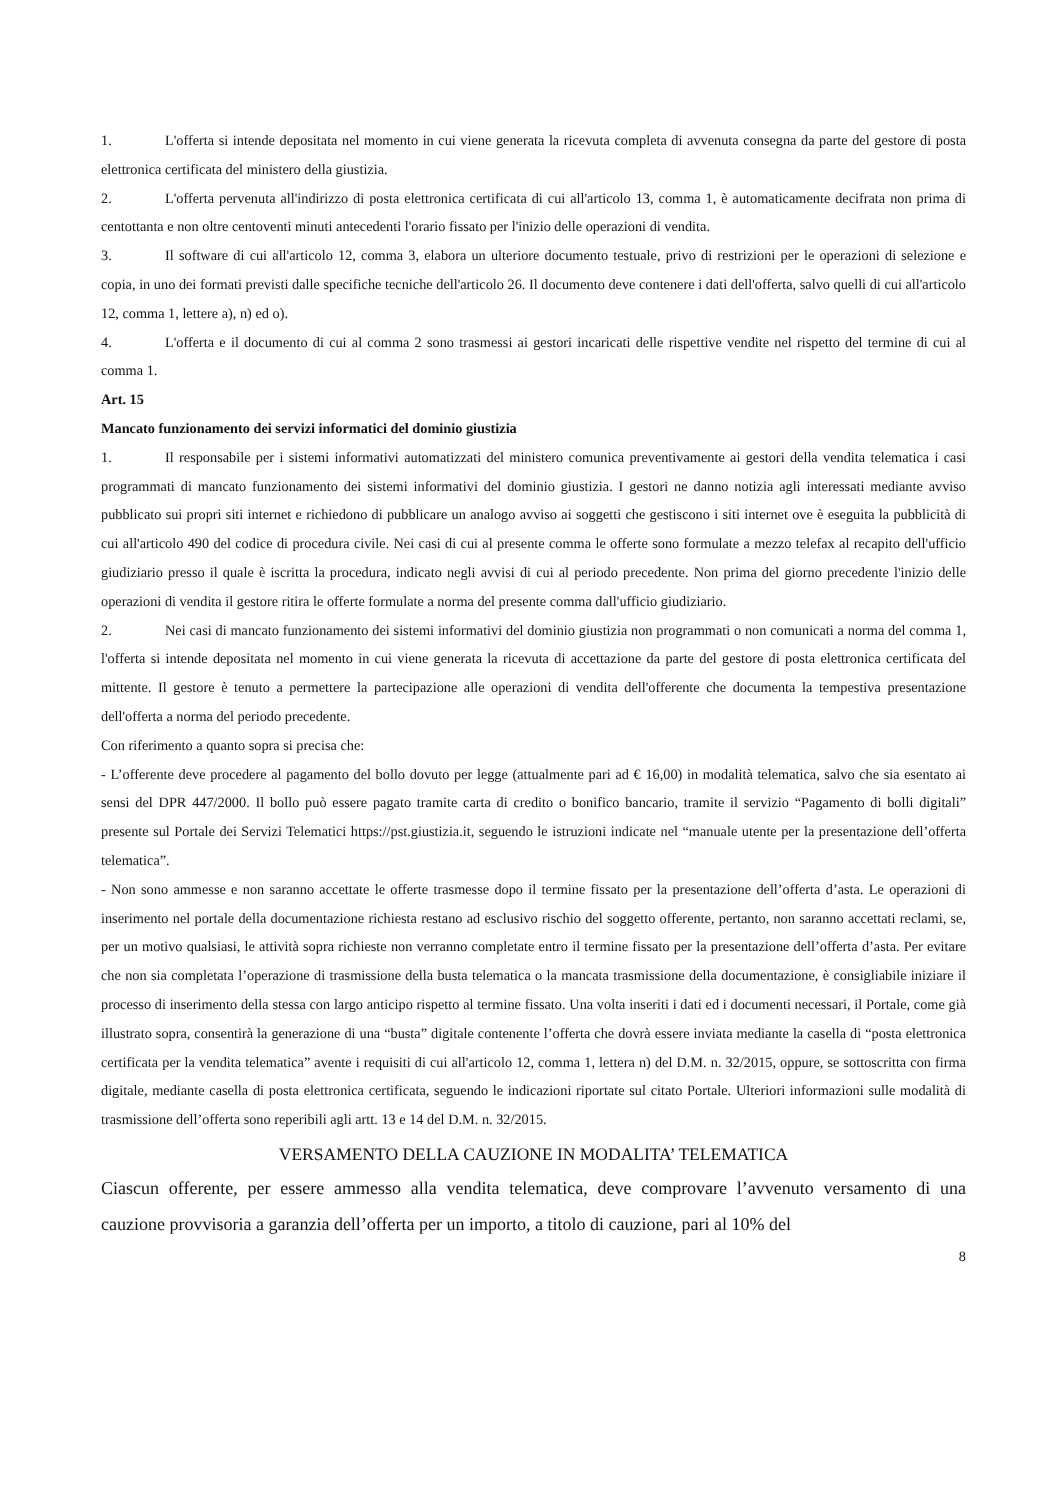1. L'offerta si intende depositata nel momento in cui viene generata la ricevuta completa di avvenuta consegna da parte del gestore di posta elettronica certificata del ministero della giustizia.
2. L'offerta pervenuta all'indirizzo di posta elettronica certificata di cui all'articolo 13, comma 1, è automaticamente decifrata non prima di centottanta e non oltre centoventi minuti antecedenti l'orario fissato per l'inizio delle operazioni di vendita.
3. Il software di cui all'articolo 12, comma 3, elabora un ulteriore documento testuale, privo di restrizioni per le operazioni di selezione e copia, in uno dei formati previsti dalle specifiche tecniche dell'articolo 26. Il documento deve contenere i dati dell'offerta, salvo quelli di cui all'articolo 12, comma 1, lettere a), n) ed o).
4. L'offerta e il documento di cui al comma 2 sono trasmessi ai gestori incaricati delle rispettive vendite nel rispetto del termine di cui al comma 1.
Art. 15
Mancato funzionamento dei servizi informatici del dominio giustizia
1. Il responsabile per i sistemi informativi automatizzati del ministero comunica preventivamente ai gestori della vendita telematica i casi programmati di mancato funzionamento dei sistemi informativi del dominio giustizia. I gestori ne danno notizia agli interessati mediante avviso pubblicato sui propri siti internet e richiedono di pubblicare un analogo avviso ai soggetti che gestiscono i siti internet ove è eseguita la pubblicità di cui all'articolo 490 del codice di procedura civile. Nei casi di cui al presente comma le offerte sono formulate a mezzo telefax al recapito dell'ufficio giudiziario presso il quale è iscritta la procedura, indicato negli avvisi di cui al periodo precedente. Non prima del giorno precedente l'inizio delle operazioni di vendita il gestore ritira le offerte formulate a norma del presente comma dall'ufficio giudiziario.
2. Nei casi di mancato funzionamento dei sistemi informativi del dominio giustizia non programmati o non comunicati a norma del comma 1, l'offerta si intende depositata nel momento in cui viene generata la ricevuta di accettazione da parte del gestore di posta elettronica certificata del mittente. Il gestore è tenuto a permettere la partecipazione alle operazioni di vendita dell'offerente che documenta la tempestiva presentazione dell'offerta a norma del periodo precedente.
Con riferimento a quanto sopra si precisa che:
- L’offerente deve procedere al pagamento del bollo dovuto per legge (attualmente pari ad € 16,00) in modalità telematica, salvo che sia esentato ai sensi del DPR 447/2000. Il bollo può essere pagato tramite carta di credito o bonifico bancario, tramite il servizio “Pagamento di bolli digitali” presente sul Portale dei Servizi Telematici https://pst.giustizia.it, seguendo le istruzioni indicate nel “manuale utente per la presentazione dell’offerta telematica”.
- Non sono ammesse e non saranno accettate le offerte trasmesse dopo il termine fissato per la presentazione dell’offerta d’asta. Le operazioni di inserimento nel portale della documentazione richiesta restano ad esclusivo rischio del soggetto offerente, pertanto, non saranno accettati reclami, se, per un motivo qualsiasi, le attività sopra richieste non verranno completate entro il termine fissato per la presentazione dell’offerta d’asta. Per evitare che non sia completata l’operazione di trasmissione della busta telematica o la mancata trasmissione della documentazione, è consigliabile iniziare il processo di inserimento della stessa con largo anticipo rispetto al termine fissato. Una volta inseriti i dati ed i documenti necessari, il Portale, come già illustrato sopra, consentirà la generazione di una “busta” digitale contenente l’offerta che dovrà essere inviata mediante la casella di “posta elettronica certificata per la vendita telematica” avente i requisiti di cui all'articolo 12, comma 1, lettera n) del D.M. n. 32/2015, oppure, se sottoscritta con firma digitale, mediante casella di posta elettronica certificata, seguendo le indicazioni riportate sul citato Portale. Ulteriori informazioni sulle modalità di trasmissione dell’offerta sono reperibili agli artt. 13 e 14 del D.M. n. 32/2015.
VERSAMENTO DELLA CAUZIONE IN MODALITA’ TELEMATICA
Ciascun offerente, per essere ammesso alla vendita telematica, deve comprovare l’avvenuto versamento di una cauzione provvisoria a garanzia dell’offerta per un importo, a titolo di cauzione, pari al 10% del
8